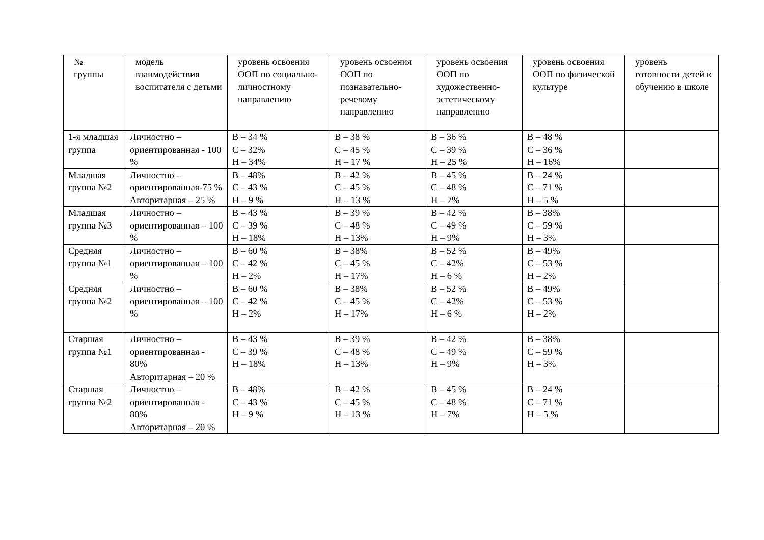| № группы | модель взаимодействия воспитателя с детьми | уровень освоения ООП по социально-личностному направлению | уровень освоения ООП по познавательно-речевому направлению | уровень освоения ООП по художественно-эстетическому направлению | уровень освоения ООП по физической культуре | уровень готовности детей к обучению в школе |
| --- | --- | --- | --- | --- | --- | --- |
| 1-я младшая группа | Личностно – ориентированная - 100 % | В – 34 % С – 32% Н – 34% | В – 38 % С – 45 % Н – 17 % | В – 36 % С – 39 % Н – 25 % | В – 48 % С – 36 % Н – 16% | |
| Младшая группа №2 | Личностно – ориентированная-75 % Авторитарная – 25 % | В – 48% С – 43 % Н – 9 % | В – 42 % С – 45 % Н – 13 % | В – 45 % С – 48 % Н – 7% | В – 24 % С – 71 % Н – 5 % | |
| Младшая группа №3 | Личностно – ориентированная – 100 % | В – 43 % С – 39 % Н – 18% | В – 39 % С – 48 % Н – 13% | В – 42 % С – 49 % Н – 9% | В – 38% С – 59 % Н – 3% | |
| Средняя группа №1 | Личностно – ориентированная – 100 % | В – 60 % С – 42 % Н – 2% | В – 38% С – 45 % Н – 17% | В – 52 % С – 42% Н – 6 % | В – 49% С – 53 % Н – 2% | |
| Средняя группа №2 | Личностно – ориентированная – 100 % | В – 60 % С – 42 % Н – 2% | В – 38% С – 45 % Н – 17% | В – 52 % С – 42% Н – 6 % | В – 49% С – 53 % Н – 2% | |
| Старшая группа №1 | Личностно – ориентированная - 80% Авторитарная – 20 % | В – 43 % С – 39 % Н – 18% | В – 39 % С – 48 % Н – 13% | В – 42 % С – 49 % Н – 9% | В – 38% С – 59 % Н – 3% | |
| Старшая группа №2 | Личностно – ориентированная - 80% Авторитарная – 20 % | В – 48% С – 43 % Н – 9 % | В – 42 % С – 45 % Н – 13 % | В – 45 % С – 48 % Н – 7% | В – 24 % С – 71 % Н – 5 % | |